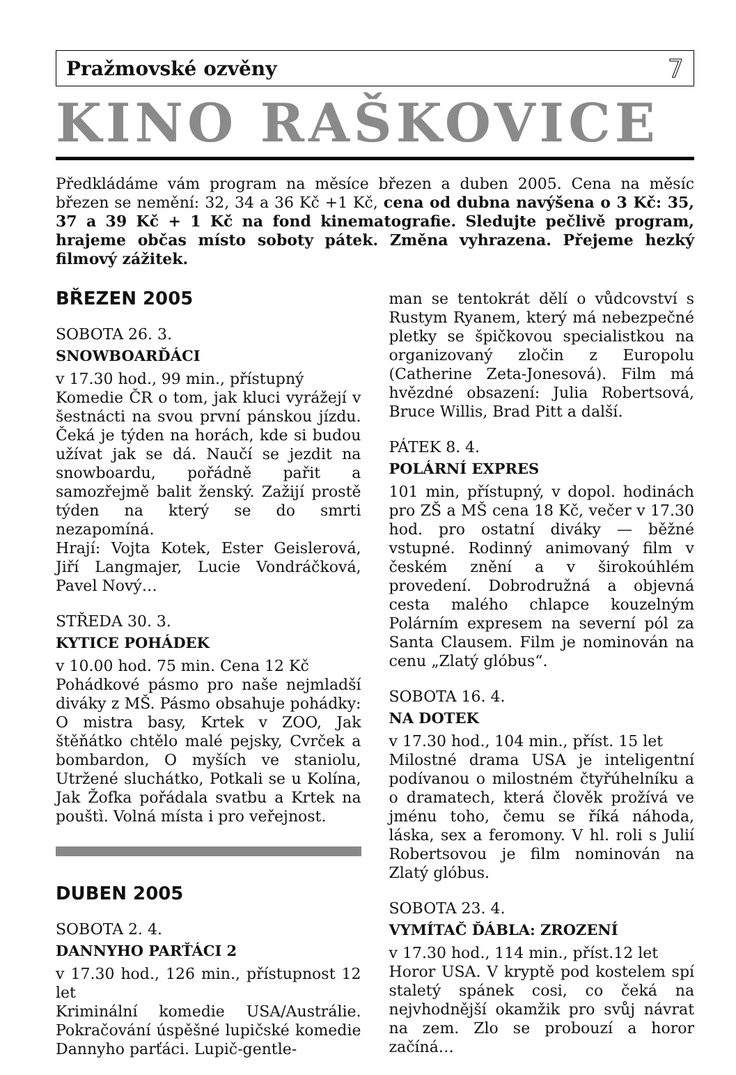Pražmovské ozvěny 7
KINO RAŠKOVICE
Předkládáme vám program na měsíce březen a duben 2005. Cena na měsíc březen se nemění: 32, 34 a 36 Kč +1 Kč, cena od dubna navýšena o 3 Kč: 35, 37 a 39 Kč + 1 Kč na fond kinematografie. Sledujte pečlivě program, hrajeme občas místo soboty pátek. Změna vyhrazena. Přejeme hezký filmový zážitek.
BŘEZEN 2005
SOBOTA 26. 3.
SNOWBOARĎÁCI
v 17.30 hod., 99 min., přístupný
Komedie ČR o tom, jak kluci vyrážejí v šestnácti na svou první pánskou jízdu. Čeká je týden na horách, kde si budou užívat jak se dá. Naučí se jezdit na snowboardu, pořádně pařit a samozřejmě balit ženský. Zažijí prostě týden na který se do smrti nezapomíná.
Hrají: Vojta Kotek, Ester Geislerová, Jiří Langmajer, Lucie Vondráčková, Pavel Nový…
STŘEDA 30. 3.
KYTICE POHÁDEK
v 10.00 hod. 75 min. Cena 12 Kč
Pohádkové pásmo pro naše nejmladší diváky z MŠ. Pásmo obsahuje pohádky: O mistra basy, Krtek v ZOO, Jak štěňátko chtělo malé pejsky, Cvrček a bombardon, O myších ve staniolu, Utržené sluchátko, Potkali se u Kolína, Jak Žofka pořádala svatbu a Krtek na pouštì. Volná místa i pro veřejnost.
DUBEN 2005
SOBOTA 2. 4.
DANNYHO PARŤÁCI 2
v 17.30 hod., 126 min., přístupnost 12 let
Kriminální komedie USA/Austrálie. Pokračování úspěšné lupičské komedie Dannyho parťáci. Lupič-gentle-
man se tentokrát dělí o vůdcovství s Rustym Ryanem, který má nebezpečné pletky se špičkovou specialistkou na organizovaný zločin z Europolu (Catherine Zeta-Jonesová). Film má hvězdné obsazení: Julia Robertsová, Bruce Willis, Brad Pitt a další.
PÁTEK 8. 4.
POLÁRNÍ EXPRES
101 min, přístupný, v dopol. hodinách pro ZŠ a MŠ cena 18 Kč, večer v 17.30 hod. pro ostatní diváky — běžné vstupné. Rodinný animovaný film v českém znění a v širokoúhlém provedení. Dobrodružná a objevná cesta malého chlapce kouzelným Polárním expresem na severní pól za Santa Clausem. Film je nominován na cenu „Zlatý glóbus“.
SOBOTA 16. 4.
NA DOTEK
v 17.30 hod., 104 min., příst. 15 let
Milostné drama USA je inteligentní podívanou o milostném čtyřúhelníku a o dramatech, která člověk prožívá ve jménu toho, čemu se říká náhoda, láska, sex a feromony. V hl. roli s Julií Robertsovou je film nominován na Zlatý glóbus.
SOBOTA 23. 4.
VYMÍTAČ ĎÁBLA: ZROZENÍ
v 17.30 hod., 114 min., příst.12 let
Horor USA. V kryptě pod kostelem spí staletý spánek cosi, co čeká na nejvhodnější okamžik pro svůj návrat na zem. Zlo se probouzí a horor začíná…